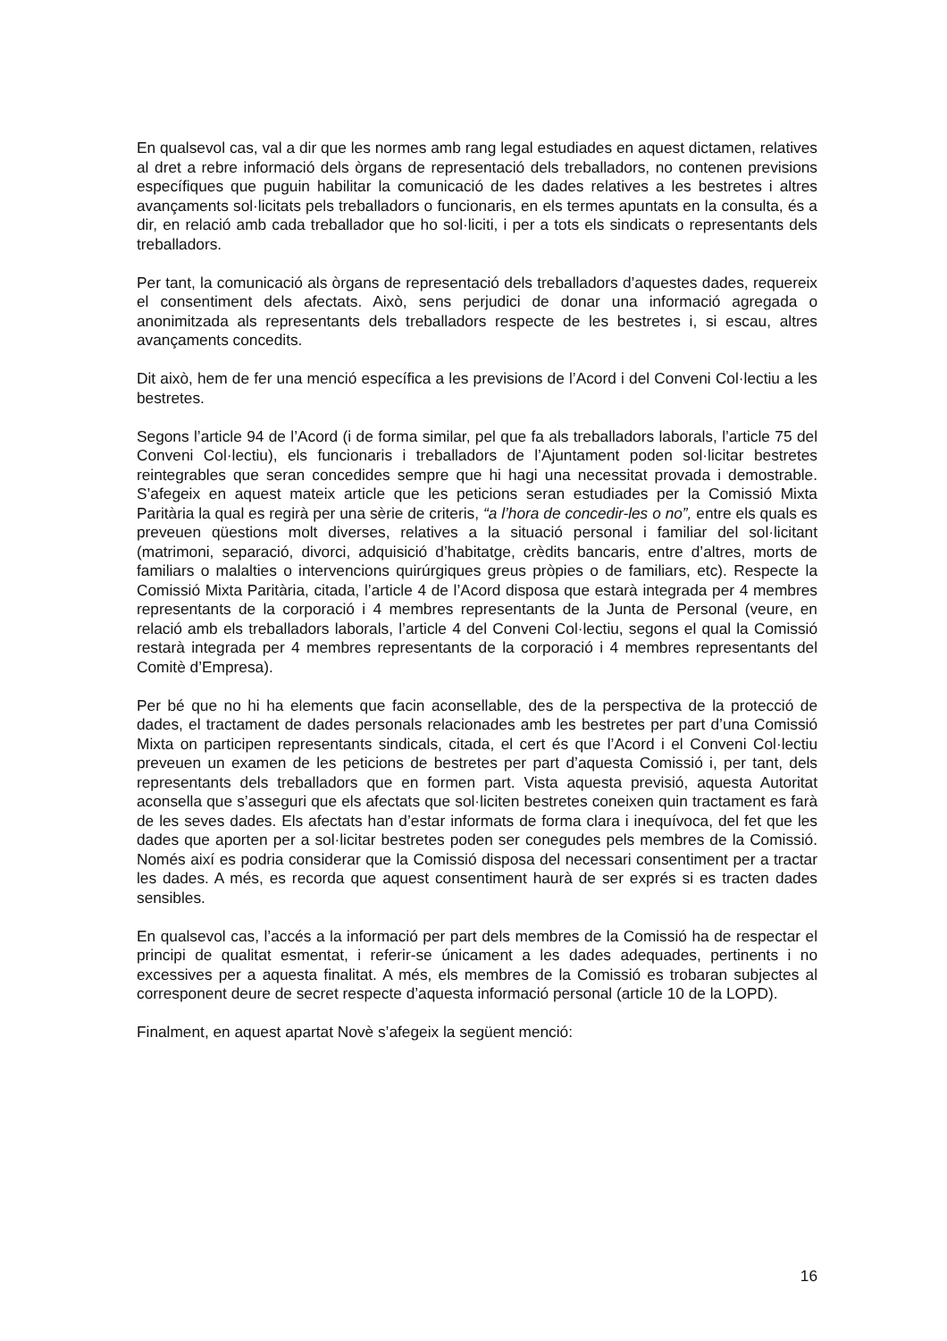En qualsevol cas, val a dir que les normes amb rang legal estudiades en aquest dictamen, relatives al dret a rebre informació dels òrgans de representació dels treballadors, no contenen previsions específiques que puguin habilitar la comunicació de les dades relatives a les bestretes i altres avançaments sol·licitats pels treballadors o funcionaris, en els termes apuntats en la consulta, és a dir, en relació amb cada treballador que ho sol·liciti, i per a tots els sindicats o representants dels treballadors.
Per tant, la comunicació als òrgans de representació dels treballadors d’aquestes dades, requereix el consentiment dels afectats. Això, sens perjudici de donar una informació agregada o anonimitzada als representants dels treballadors respecte de les bestretes i, si escau, altres avançaments concedits.
Dit això, hem de fer una menció específica a les previsions de l’Acord i del Conveni Col·lectiu a les bestretes.
Segons l’article 94 de l’Acord (i de forma similar, pel que fa als treballadors laborals, l’article 75 del Conveni Col·lectiu), els funcionaris i treballadors de l’Ajuntament poden sol·licitar bestretes reintegrables que seran concedides sempre que hi hagi una necessitat provada i demostrable. S’afegeix en aquest mateix article que les peticions seran estudiades per la Comissió Mixta Paritària la qual es regirà per una sèrie de criteris, “a l’hora de concedir-les o no”, entre els quals es preveuen qüestions molt diverses, relatives a la situació personal i familiar del sol·licitant (matrimoni, separació, divorci, adquisició d’habitatge, crèdits bancaris, entre d’altres, morts de familiars o malalties o intervencions quirúrgiques greus pròpies o de familiars, etc). Respecte la Comissió Mixta Paritària, citada, l’article 4 de l’Acord disposa que estarà integrada per 4 membres representants de la corporació i 4 membres representants de la Junta de Personal (veure, en relació amb els treballadors laborals, l’article 4 del Conveni Col·lectiu, segons el qual la Comissió restarà integrada per 4 membres representants de la corporació i 4 membres representants del Comitè d’Empresa).
Per bé que no hi ha elements que facin aconsellable, des de la perspectiva de la protecció de dades, el tractament de dades personals relacionades amb les bestretes per part d’una Comissió Mixta on participen representants sindicals, citada, el cert és que l’Acord i el Conveni Col·lectiu preveuen un examen de les peticions de bestretes per part d’aquesta Comissió i, per tant, dels representants dels treballadors que en formen part. Vista aquesta previsió, aquesta Autoritat aconsella que s’asseguri que els afectats que sol·liciten bestretes coneixen quin tractament es farà de les seves dades. Els afectats han d’estar informats de forma clara i inequívoca, del fet que les dades que aporten per a sol·licitar bestretes poden ser conegudes pels membres de la Comissió. Només així es podria considerar que la Comissió disposa del necessari consentiment per a tractar les dades. A més, es recorda que aquest consentiment haurà de ser exprés si es tracten dades sensibles.
En qualsevol cas, l’accés a la informació per part dels membres de la Comissió ha de respectar el principi de qualitat esmentat, i referir-se únicament a les dades adequades, pertinents i no excessives per a aquesta finalitat. A més, els membres de la Comissió es trobaran subjectes al corresponent deure de secret respecte d’aquesta informació personal (article 10 de la LOPD).
Finalment, en aquest apartat Novè s’afegeix la següent menció:
16